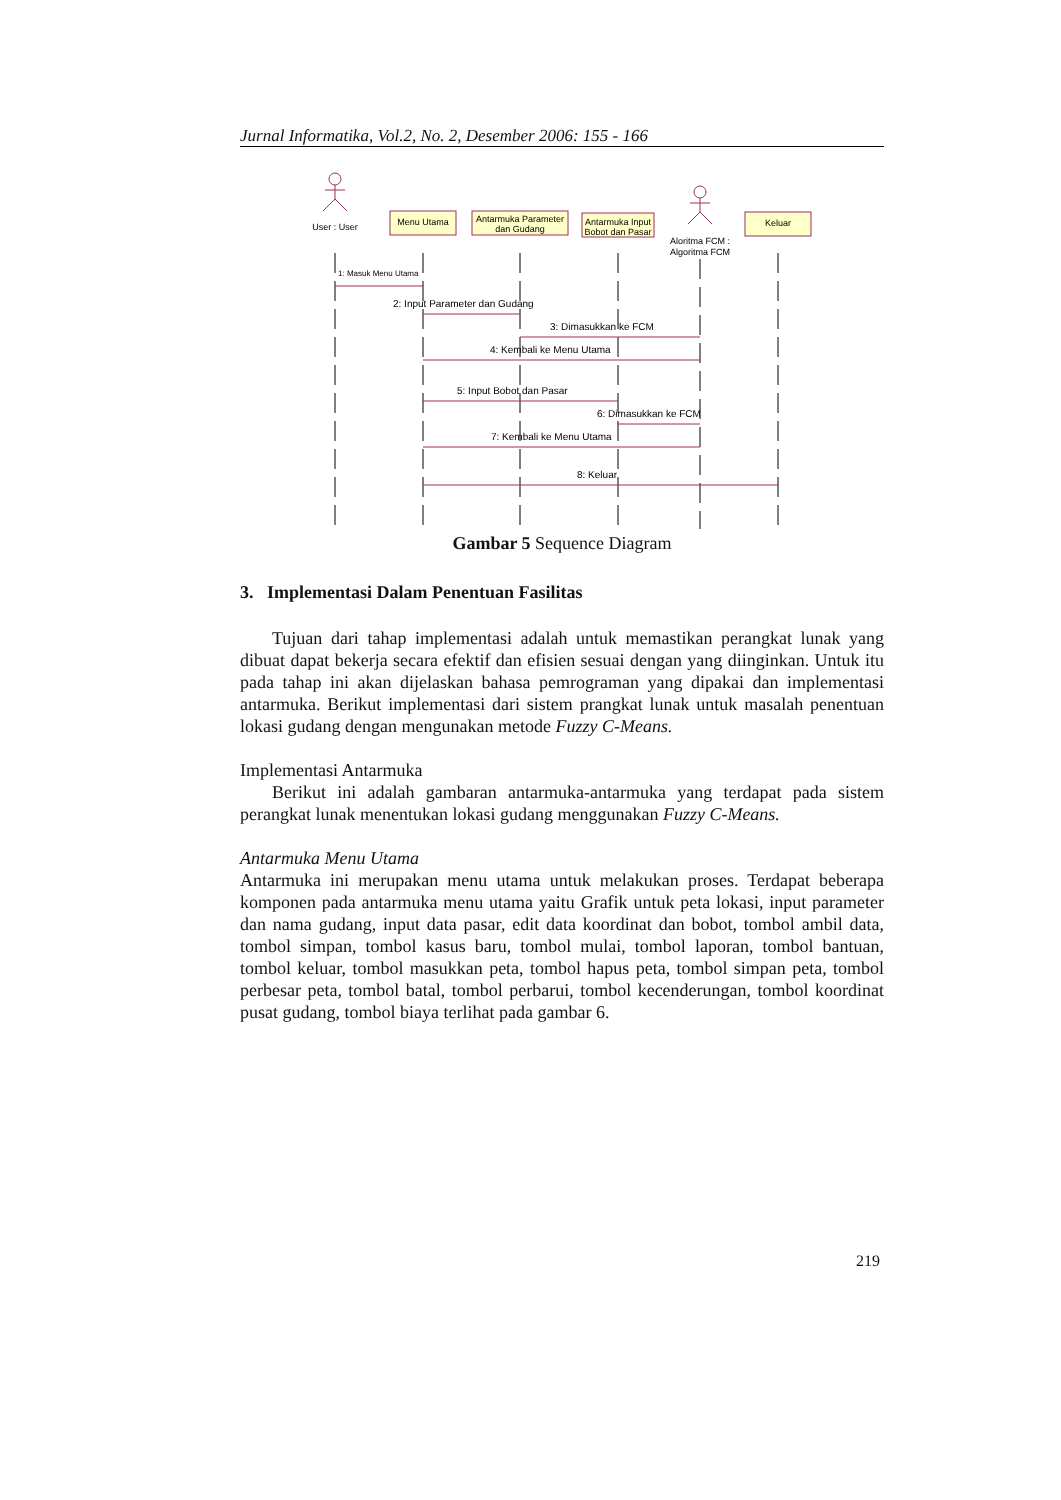Jurnal Informatika, Vol.2, No. 2, Desember 2006: 155 - 166
User : User
Menu Utama
Antarmuka Parameter
dan Gudang
Antarmuka Input
Bobot dan Pasar
Aloritma FCM :
Algoritma FCM
Keluar
1: Masuk Menu Utama
2: Input Parameter dan Gudang
3: Dimasukkan ke FCM
4: Kembali ke Menu Utama
5: Input Bobot dan Pasar
6: Dimasukkan ke FCM
7: Kembali ke Menu Utama
8: Keluar
Gambar 5 Sequence Diagram
3. Implementasi Dalam Penentuan Fasilitas
Tujuan dari tahap implementasi adalah untuk memastikan perangkat lunak yang dibuat dapat bekerja secara efektif dan efisien sesuai dengan yang diinginkan. Untuk itu pada tahap ini akan dijelaskan bahasa pemrograman yang dipakai dan implementasi antarmuka. Berikut implementasi dari sistem prangkat lunak untuk masalah penentuan lokasi gudang dengan mengunakan metode Fuzzy C-Means.
Implementasi Antarmuka
Berikut ini adalah gambaran antarmuka-antarmuka yang terdapat pada sistem perangkat lunak menentukan lokasi gudang menggunakan Fuzzy C-Means.
Antarmuka Menu Utama
Antarmuka ini merupakan menu utama untuk melakukan proses. Terdapat beberapa komponen pada antarmuka menu utama yaitu Grafik untuk peta lokasi, input parameter dan nama gudang, input data pasar, edit data koordinat dan bobot, tombol ambil data, tombol simpan, tombol kasus baru, tombol mulai, tombol laporan, tombol bantuan, tombol keluar, tombol masukkan peta, tombol hapus peta, tombol simpan peta, tombol perbesar peta, tombol batal, tombol perbarui, tombol kecenderungan, tombol koordinat pusat gudang, tombol biaya terlihat pada gambar 6.
219